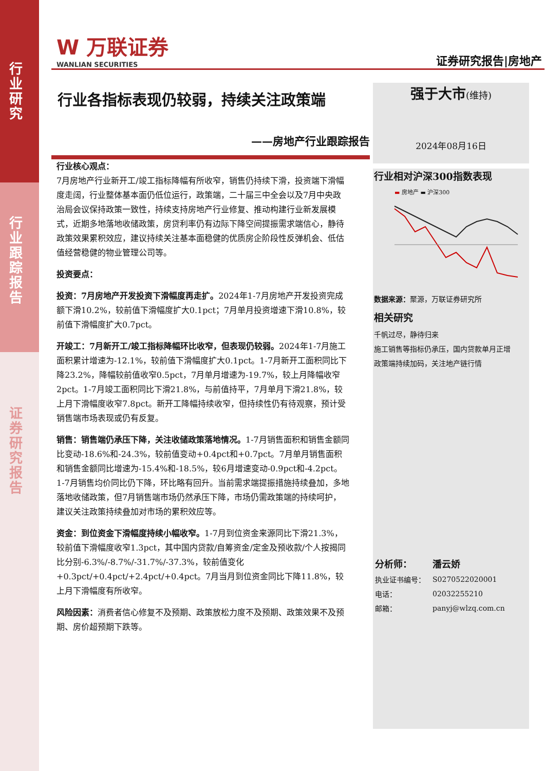行业研究
行业跟踪报告
证券研究报告
W 万联证券
WANLIAN SECURITIES
证券研究报告|房地产
行业各指标表现仍较弱，持续关注政策端
——房地产行业跟踪报告
行业核心观点：
7月房地产行业新开工/竣工指标降幅有所收窄，销售仍持续下滑，投资端下滑幅度走阔，行业整体基本面仍低位运行，政策端，二十届三中全会以及7月中央政治局会议保持政策一致性，持续支持房地产行业修复、推动构建行业新发展模式，近期多地落地收储政策，房贷利率仍有边际下降空间提振需求端信心，静待政策效果累积效应，建议持续关注基本面稳健的优质房企阶段性反弹机会、低估值经营稳健的物业管理公司等。
投资要点：
投资：7月房地产开发投资下滑幅度再走扩。2024年1-7月房地产开发投资完成额下滑10.2%，较前值下滑幅度扩大0.1pct；7月单月投资增速下滑10.8%，较前值下滑幅度扩大0.7pct。
开竣工：7月新开工/竣工指标降幅环比收窄，但表现仍较弱。2024年1-7月施工面积累计增速为-12.1%，较前值下滑幅度扩大0.1pct。1-7月新开工面积同比下降23.2%，降幅较前值收窄0.5pct，7月单月增速为-19.7%，较上月降幅收窄2pct。1-7月竣工面积同比下滑21.8%，与前值持平，7月单月下滑21.8%，较上月下滑幅度收窄7.8pct。新开工降幅持续收窄，但持续性仍有待观察，预计受销售端市场表现或仍有反复。
销售：销售端仍承压下降，关注收储政策落地情况。1-7月销售面积和销售金额同比变动-18.6%和-24.3%，较前值变动+0.4pct和+0.7pct。7月单月销售面积和销售金额同比增速为-15.4%和-18.5%，较6月增速变动-0.9pct和-4.2pct。1-7月销售均价同比仍下降，环比略有回升。当前需求端提振措施持续叠加，多地落地收储政策，但7月销售端市场仍然承压下降，市场仍需政策端的持续呵护，建议关注政策持续叠加对市场的累积效应等。
资金：到位资金下滑幅度持续小幅收窄。1-7月到位资金来源同比下滑21.3%，较前值下滑幅度收窄1.3pct，其中国内贷款/自筹资金/定金及预收款/个人按揭同比分别-6.3%/-8.7%/-31.7%/-37.3%，较前值变化+0.3pct/+0.4pct/+2.4pct/+0.4pct。7月当月到位资金同比下降11.8%，较上月下滑幅度有所收窄。
风险因素：消费者信心修复不及预期、政策放松力度不及预期、政策效果不及预期、房价超预期下跌等。
强于大市(维持)
2024年08月16日
行业相对沪深300指数表现
▬ 房地产 ▬ 沪深300
数据来源：聚源，万联证券研究所
相关研究
千帆过尽，静待归来
施工销售等指标仍承压，国内贷款单月正增
政策端持续加码，关注地产链行情
| 分析师： | 潘云娇 |
| 执业证书编号： | S0270522020001 |
| 电话： | 02032255210 |
| 邮箱： | panyj@wlzq.com.cn |